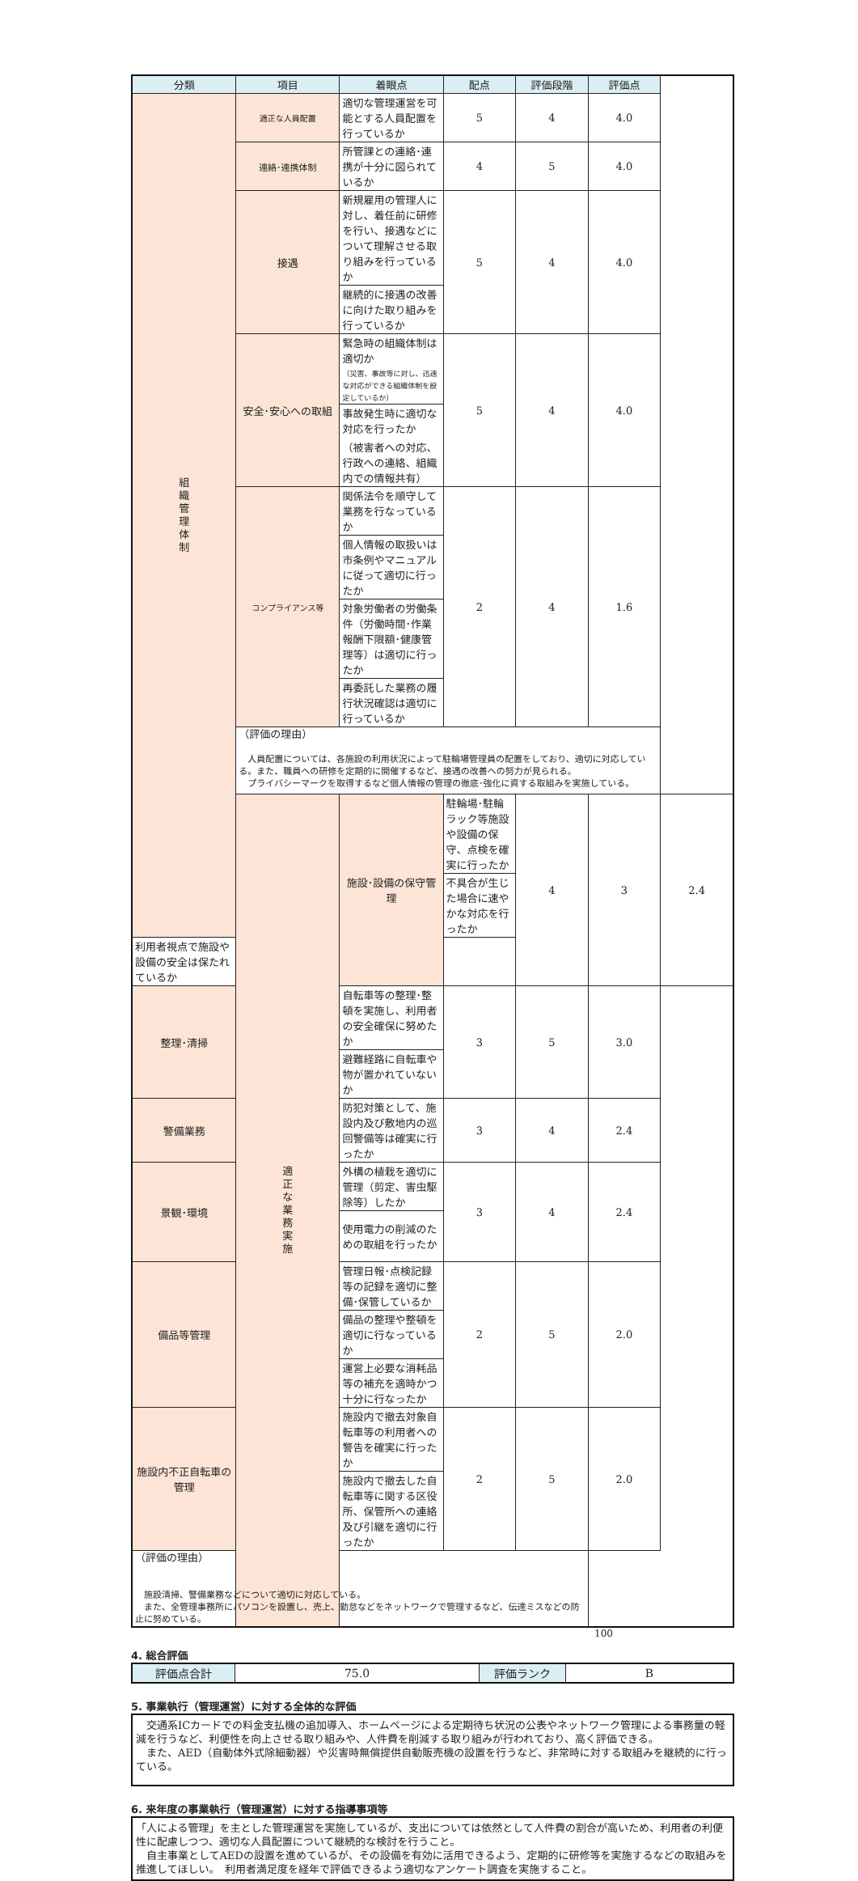| 分類 | 項目 | 着眼点 | 配点 | 評価段階 | 評価点 | |
| --- | --- | --- | --- | --- | --- | --- |
| 組 織 管 理 体 制 | 適正な人員配置 | 適切な管理運営を可能とする人員配置を行っているか | 5 | 4 | 4.0 | |
| | 連絡･連携体制 | 所管課との連絡･連携が十分に図られているか | 4 | 5 | 4.0 | |
| | 接遇 | 新規雇用の管理人に対し、着任前に研修を行い、接遇などについて理解させる取り組みを行っているか | 5 | 4 | 4.0 | |
| | | 継続的に接遇の改善に向けた取り組みを行っているか | | | | |
| | 安全･安心への取組 | 緊急時の組織体制は適切か （災害、事故等に対し、迅速な対応ができる組織体制を設定しているか） | 5 | 4 | 4.0 | |
| | | 事故発生時に適切な対応を行ったか （被害者への対応、行政への連絡、組織内での情報共有） | | | | |
| | コンプライアンス等 | 関係法令を順守して業務を行なっているか | 2 | 4 | 1.6 | |
| | | 個人情報の取扱いは市条例やマニュアルに従って適切に行ったか | | | | |
| | | 対象労働者の労働条件（労働時間･作業報酬下限額･健康管理等）は適切に行ったか | | | | |
| | | 再委託した業務の履行状況確認は適切に行っているか | | | | |
| | （評価の理由） 人員配置については、各施設の利用状況によって駐輪場管理員の配置をしており、適切に対応している。また、職員への研修を定期的に開催するなど、接遇の改善への努力が見られる。 プライバシーマークを取得するなど個人情報の管理の徹底･強化に資する取組みを実施している。 | | | | | |
| | 適 正 な 業 務 実 施 | 施設･設備の保守管理 | 駐輪場･駐輪ラック等施設や設備の保守、点検を確実に行ったか | 4 | 3 | 2.4 |
| | | | 不具合が生じた場合に速やかな対応を行ったか | | | |
| 利用者視点で施設や設備の安全は保たれているか | | | | | | |
| 整理･清掃 | | 自転車等の整理･整頓を実施し、利用者の安全確保に努めたか | 3 | 5 | 3.0 | |
| | | 避難経路に自転車や物が置かれていないか | | | | |
| 警備業務 | | 防犯対策として、施設内及び敷地内の巡回警備等は確実に行ったか | 3 | 4 | 2.4 | |
| 景観･環境 | | 外構の植栽を適切に管理（剪定、害虫駆除等）したか | 3 | 4 | 2.4 | |
| | | 使用電力の削減のための取組を行ったか | | | | |
| 備品等管理 | | 管理日報･点検記録等の記録を適切に整備･保管しているか | 2 | 5 | 2.0 | |
| | | 備品の整理や整頓を適切に行なっているか | | | | |
| | | 運営上必要な消耗品等の補充を適時かつ十分に行なったか | | | | |
| 施設内不正自転車の管理 | | 施設内で撤去対象自転車等の利用者への警告を確実に行ったか | 2 | 5 | 2.0 | |
| | | 施設内で撤去した自転車等に関する区役所、保管所への連絡及び引継を適切に行ったか | | | | |
| （評価の理由） 施設清掃、警備業務などについて適切に対応している。 また、全管理事務所にパソコンを設置し、売上、勤怠などをネットワークで管理するなど、伝達ミスなどの防止に努めている。 | | | | | | |
100
4. 総合評価
| 評価点合計 | 75.0 | 評価ランク | B |
5. 事業執行（管理運営）に対する全体的な評価
　交通系ICカードでの料金支払機の追加導入、ホームページによる定期待ち状況の公表やネットワーク管理による事務量の軽減を行うなど、利便性を向上させる取り組みや、人件費を削減する取り組みが行われており、高く評価できる。
　また、AED（自動体外式除細動器）や災害時無償提供自動販売機の設置を行うなど、非常時に対する取組みを継続的に行っている。
6. 来年度の事業執行（管理運営）に対する指導事項等
「人による管理」を主とした管理運営を実施しているが、支出については依然として人件費の割合が高いため、利用者の利便性に配慮しつつ、適切な人員配置について継続的な検討を行うこと。
　自主事業としてAEDの設置を進めているが、その設備を有効に活用できるよう、定期的に研修等を実施するなどの取組みを推進してほしい。　利用者満足度を経年で評価できるよう適切なアンケート調査を実施すること。